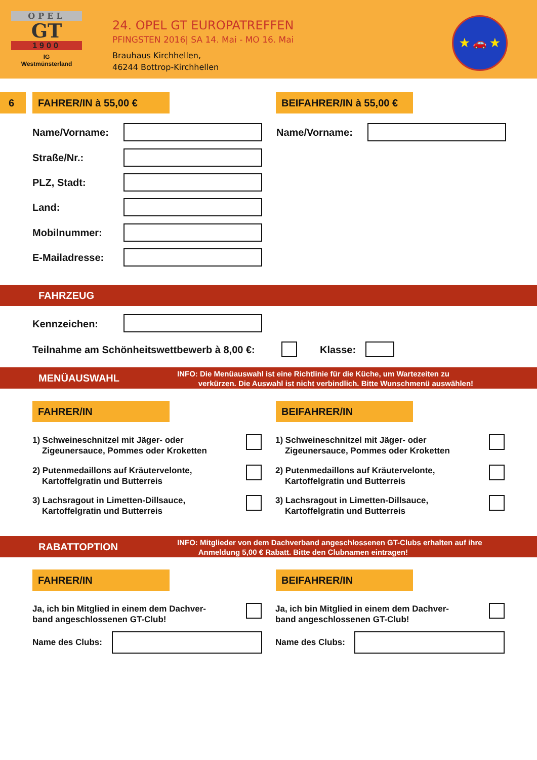OPEL
GT
1900
IG
Westmünsterland
24. OPEL GT EUROPATREFFEN
PFINGSTEN 2016| SA 14. Mai - MO 16. Mai
Brauhaus Kirchhellen,
46244 Bottrop-Kirchhellen
★ 🚗 ★
6 FAHRER/IN à 55,00 €
BEIFAHRER/IN à 55,00 €
Name/Vorname: Name/Vorname:
Straße/Nr.:
PLZ, Stadt:
Land:
Mobilnummer:
E-Mailadresse:
FAHRZEUG
Kennzeichen:
Teilnahme am Schönheitswettbewerb à 8,00 €:
Klasse:
MENÜAUSWAHL
INFO: Die Menüauswahl ist eine Richtlinie für die Küche, um Wartezeiten zu
verkürzen. Die Auswahl ist nicht verbindlich. Bitte Wunschmenü auswählen!
FAHRER/IN BEIFAHRER/IN
1) Schweineschnitzel mit Jäger- oder
Zigeunersauce, Pommes oder Kroketten
1) Schweineschnitzel mit Jäger- oder
Zigeunersauce, Pommes oder Kroketten
2) Putenmedaillons auf Kräutervelonte,
Kartoffelgratin und Butterreis
2) Putenmedaillons auf Kräutervelonte,
Kartoffelgratin und Butterreis
3) Lachsragout in Limetten-Dillsauce,
Kartoffelgratin und Butterreis
3) Lachsragout in Limetten-Dillsauce,
Kartoffelgratin und Butterreis
RABATTOPTION
INFO: Mitglieder von dem Dachverband angeschlossenen GT-Clubs erhalten auf ihre
Anmeldung 5,00 € Rabatt. Bitte den Clubnamen eintragen!
FAHRER/IN BEIFAHRER/IN
Ja, ich bin Mitglied in einem dem Dachver-
band angeschlossenen GT-Club!
Ja, ich bin Mitglied in einem dem Dachver-
band angeschlossenen GT-Club!
Name des Clubs: Name des Clubs: